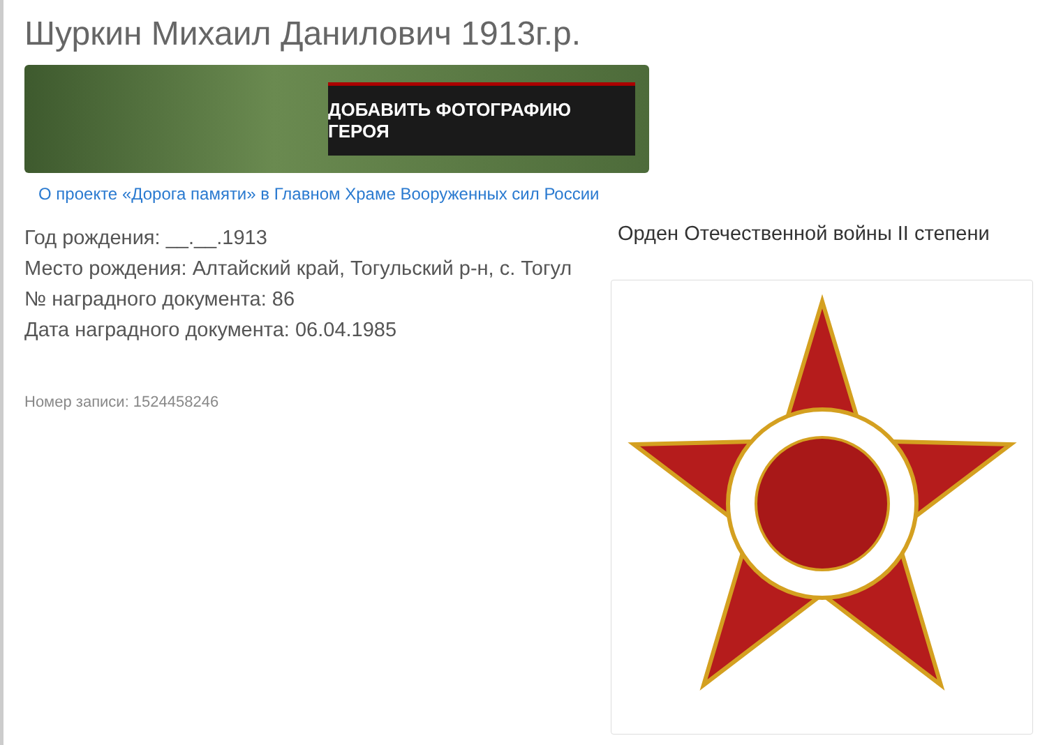Шуркин Михаил Данилович 1913г.р.
ДОБАВИТЬ ФОТОГРАФИЮ ГЕРОЯ
О проекте «Дорога памяти» в Главном Храме Вооруженных сил России
Год рождения: __.__.1913
Место рождения: Алтайский край, Тогульский р-н, с. Тогул
№ наградного документа: 86
Дата наградного документа: 06.04.1985
Номер записи: 1524458246
Орден Отечественной войны II степени